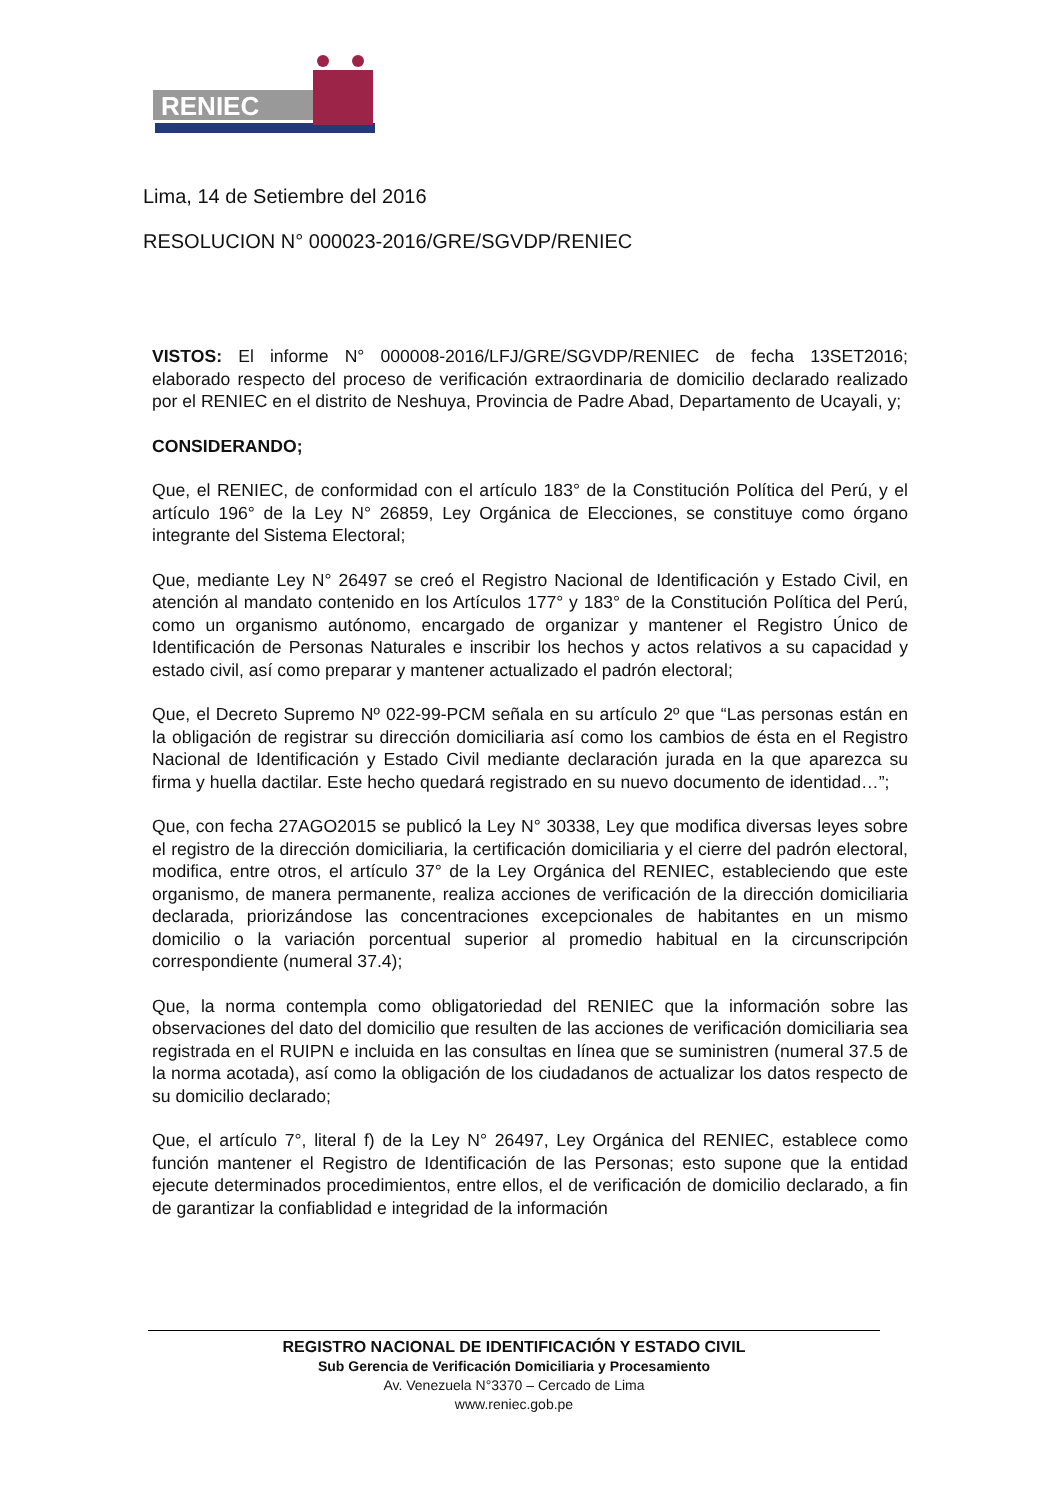RENIEC
Lima, 14 de Setiembre del 2016
RESOLUCION N° 000023-2016/GRE/SGVDP/RENIEC
VISTOS: El informe N° 000008-2016/LFJ/GRE/SGVDP/RENIEC de fecha 13SET2016; elaborado respecto del proceso de verificación extraordinaria de domicilio declarado realizado por el RENIEC en el distrito de Neshuya, Provincia de Padre Abad, Departamento de Ucayali, y;
CONSIDERANDO;
Que, el RENIEC, de conformidad con el artículo 183° de la Constitución Política del Perú, y el artículo 196° de la Ley N° 26859, Ley Orgánica de Elecciones, se constituye como órgano integrante del Sistema Electoral;
Que, mediante Ley N° 26497 se creó el Registro Nacional de Identificación y Estado Civil, en atención al mandato contenido en los Artículos 177° y 183° de la Constitución Política del Perú, como un organismo autónomo, encargado de organizar y mantener el Registro Único de Identificación de Personas Naturales e inscribir los hechos y actos relativos a su capacidad y estado civil, así como preparar y mantener actualizado el padrón electoral;
Que, el Decreto Supremo Nº 022-99-PCM señala en su artículo 2º que “Las personas están en la obligación de registrar su dirección domiciliaria así como los cambios de ésta en el Registro Nacional de Identificación y Estado Civil mediante declaración jurada en la que aparezca su firma y huella dactilar. Este hecho quedará registrado en su nuevo documento de identidad…”;
Que, con fecha 27AGO2015 se publicó la Ley N° 30338, Ley que modifica diversas leyes sobre el registro de la dirección domiciliaria, la certificación domiciliaria y el cierre del padrón electoral, modifica, entre otros, el artículo 37° de la Ley Orgánica del RENIEC, estableciendo que este organismo, de manera permanente, realiza acciones de verificación de la dirección domiciliaria declarada, priorizándose las concentraciones excepcionales de habitantes en un mismo domicilio o la variación porcentual superior al promedio habitual en la circunscripción correspondiente (numeral 37.4);
Que, la norma contempla como obligatoriedad del RENIEC que la información sobre las observaciones del dato del domicilio que resulten de las acciones de verificación domiciliaria sea registrada en el RUIPN e incluida en las consultas en línea que se suministren (numeral 37.5 de la norma acotada), así como la obligación de los ciudadanos de actualizar los datos respecto de su domicilio declarado;
Que, el artículo 7°, literal f) de la Ley N° 26497, Ley Orgánica del RENIEC, establece como función mantener el Registro de Identificación de las Personas; esto supone que la entidad ejecute determinados procedimientos, entre ellos, el de verificación de domicilio declarado, a fin de garantizar la confiablidad e integridad de la información
REGISTRO NACIONAL DE IDENTIFICACIÓN Y ESTADO CIVIL
Sub Gerencia de Verificación Domiciliaria y Procesamiento
Av. Venezuela N°3370 – Cercado de Lima
www.reniec.gob.pe